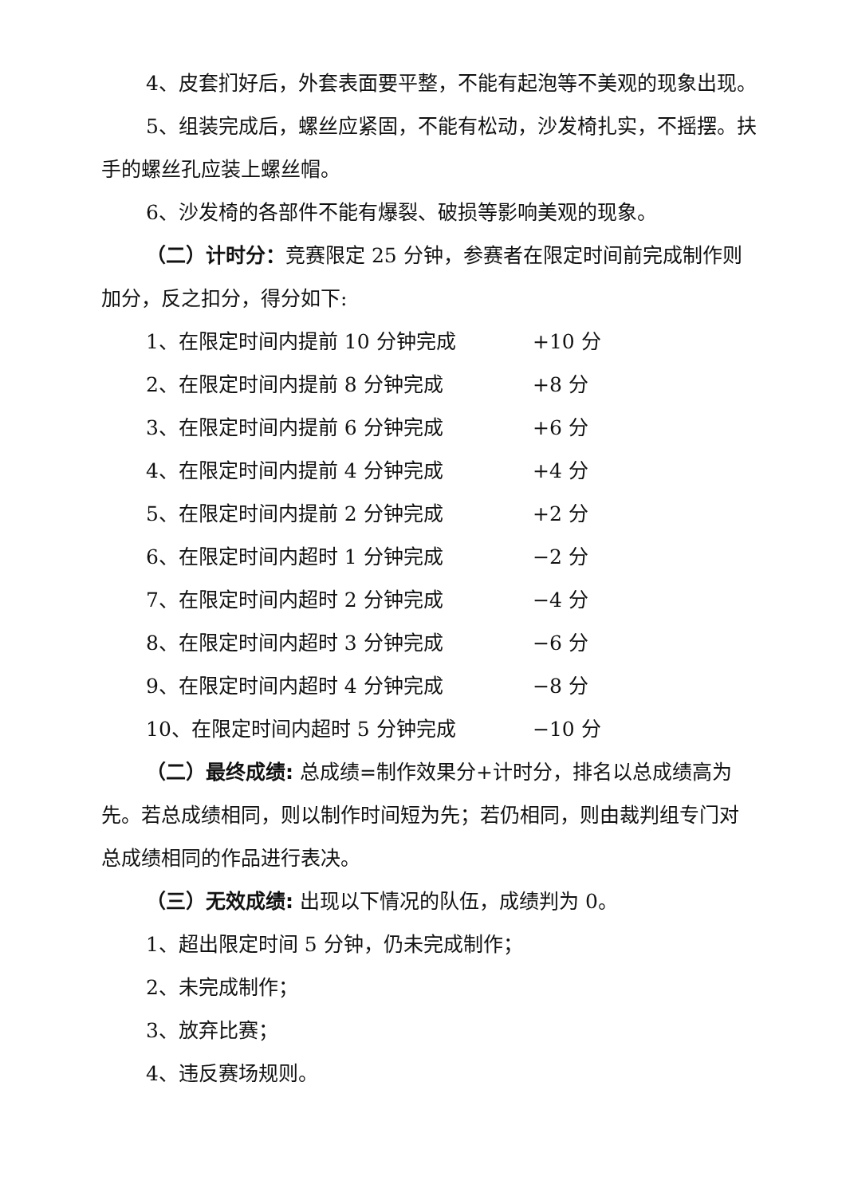4、皮套扪好后，外套表面要平整，不能有起泡等不美观的现象出现。
5、组装完成后，螺丝应紧固，不能有松动，沙发椅扎实，不摇摆。扶手的螺丝孔应装上螺丝帽。
6、沙发椅的各部件不能有爆裂、破损等影响美观的现象。
（二）计时分：竞赛限定 25 分钟，参赛者在限定时间前完成制作则加分，反之扣分，得分如下:
1、在限定时间内提前 10 分钟完成 +10 分
2、在限定时间内提前 8 分钟完成 +8 分
3、在限定时间内提前 6 分钟完成 +6 分
4、在限定时间内提前 4 分钟完成 +4 分
5、在限定时间内提前 2 分钟完成 +2 分
6、在限定时间内超时 1 分钟完成 −2 分
7、在限定时间内超时 2 分钟完成 −4 分
8、在限定时间内超时 3 分钟完成 −6 分
9、在限定时间内超时 4 分钟完成 −8 分
10、在限定时间内超时 5 分钟完成 −10 分
（二）最终成绩: 总成绩=制作效果分+计时分，排名以总成绩高为先。若总成绩相同，则以制作时间短为先；若仍相同，则由裁判组专门对总成绩相同的作品进行表决。
（三）无效成绩: 出现以下情况的队伍，成绩判为 0。
1、超出限定时间 5 分钟，仍未完成制作；
2、未完成制作；
3、放弃比赛；
4、违反赛场规则。